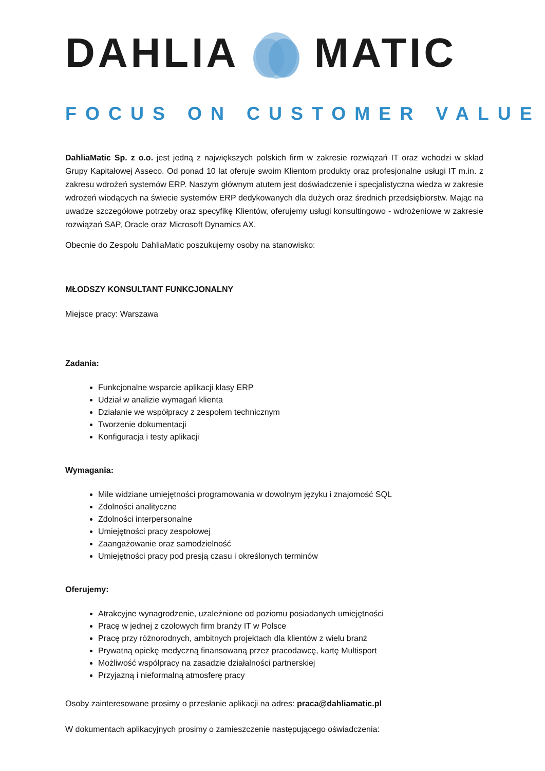DAHLIA MATIC
FOCUS ON CUSTOMER VALUE
DahliaMatic Sp. z o.o. jest jedną z największych polskich firm w zakresie rozwiązań IT oraz wchodzi w skład Grupy Kapitałowej Asseco. Od ponad 10 lat oferuje swoim Klientom produkty oraz profesjonalne usługi IT m.in. z zakresu wdrożeń systemów ERP. Naszym głównym atutem jest doświadczenie i specjalistyczna wiedza w zakresie wdrożeń wiodących na świecie systemów ERP dedykowanych dla dużych oraz średnich przedsiębiorstw. Mając na uwadze szczegółowe potrzeby oraz specyfikę Klientów, oferujemy usługi konsultingowo - wdrożeniowe w zakresie rozwiązań SAP, Oracle oraz Microsoft Dynamics AX.
Obecnie do Zespołu DahliaMatic poszukujemy osoby na stanowisko:
MŁODSZY KONSULTANT FUNKCJONALNY
Miejsce pracy: Warszawa
Zadania:
Funkcjonalne wsparcie aplikacji klasy ERP
Udział w analizie wymagań klienta
Działanie we współpracy z zespołem technicznym
Tworzenie dokumentacji
Konfiguracja i testy aplikacji
Wymagania:
Mile widziane umiejętności programowania w dowolnym języku i znajomość SQL
Zdolności analityczne
Zdolności interpersonalne
Umiejętności pracy zespołowej
Zaangażowanie oraz samodzielność
Umiejętności pracy pod presją czasu i określonych terminów
Oferujemy:
Atrakcyjne wynagrodzenie, uzależnione od poziomu posiadanych umiejętności
Pracę w jednej z czołowych firm branży IT w Polsce
Pracę przy różnorodnych, ambitnych projektach dla klientów z wielu branż
Prywatną opiekę medyczną finansowaną przez pracodawcę, kartę Multisport
Możliwość współpracy na zasadzie działalności partnerskiej
Przyjazną i nieformalną atmosferę pracy
Osoby zainteresowane prosimy o przesłanie aplikacji na adres: praca@dahliamatic.pl
W dokumentach aplikacyjnych prosimy o zamieszczenie następującego oświadczenia: